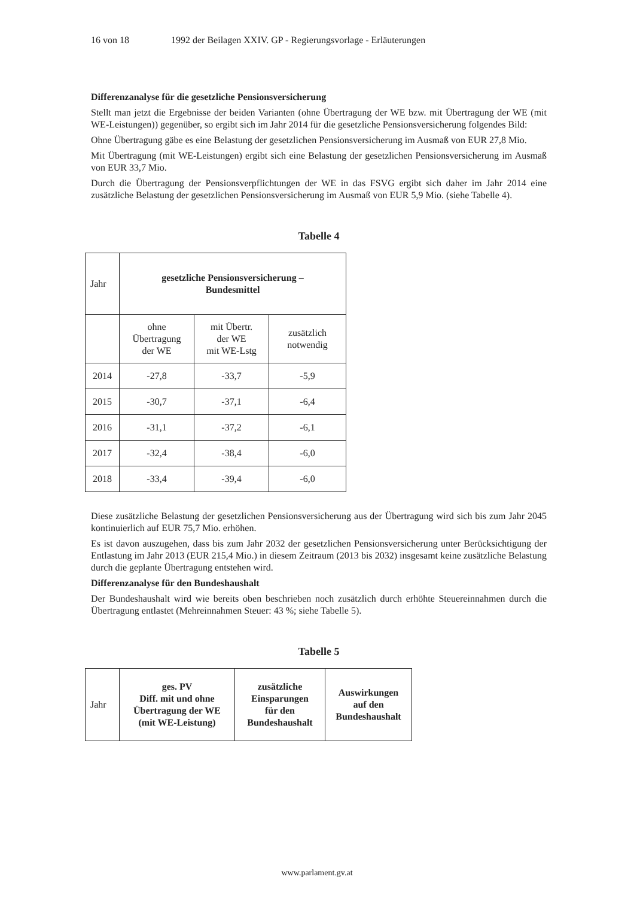16 von 18 1992 der Beilagen XXIV. GP - Regierungsvorlage - Erläuterungen
Differenzanalyse für die gesetzliche Pensionsversicherung
Stellt man jetzt die Ergebnisse der beiden Varianten (ohne Übertragung der WE bzw. mit Übertragung der WE (mit WE-Leistungen)) gegenüber, so ergibt sich im Jahr 2014 für die gesetzliche Pensionsversicherung folgendes Bild:
Ohne Übertragung gäbe es eine Belastung der gesetzlichen Pensionsversicherung im Ausmaß von EUR 27,8 Mio.
Mit Übertragung (mit WE-Leistungen) ergibt sich eine Belastung der gesetzlichen Pensionsversicherung im Ausmaß von EUR 33,7 Mio.
Durch die Übertragung der Pensionsverpflichtungen der WE in das FSVG ergibt sich daher im Jahr 2014 eine zusätzliche Belastung der gesetzlichen Pensionsversicherung im Ausmaß von EUR 5,9 Mio. (siehe Tabelle 4).
Tabelle 4
| Jahr | gesetzliche Pensionsversicherung – Bundesmittel | | |
| | ohne Übertragung der WE | mit Übertr. der WE mit WE-Lstg | zusätzlich notwendig |
| 2014 | -27,8 | -33,7 | -5,9 |
| 2015 | -30,7 | -37,1 | -6,4 |
| 2016 | -31,1 | -37,2 | -6,1 |
| 2017 | -32,4 | -38,4 | -6,0 |
| 2018 | -33,4 | -39,4 | -6,0 |
Diese zusätzliche Belastung der gesetzlichen Pensionsversicherung aus der Übertragung wird sich bis zum Jahr 2045 kontinuierlich auf EUR 75,7 Mio. erhöhen.
Es ist davon auszugehen, dass bis zum Jahr 2032 der gesetzlichen Pensionsversicherung unter Berücksichtigung der Entlastung im Jahr 2013 (EUR 215,4 Mio.) in diesem Zeitraum (2013 bis 2032) insgesamt keine zusätzliche Belastung durch die geplante Übertragung entstehen wird.
Differenzanalyse für den Bundeshaushalt
Der Bundeshaushalt wird wie bereits oben beschrieben noch zusätzlich durch erhöhte Steuereinnahmen durch die Übertragung entlastet (Mehreinnahmen Steuer: 43 %; siehe Tabelle 5).
Tabelle 5
| Jahr | ges. PV Diff. mit und ohne Übertragung der WE (mit WE-Leistung) | zusätzliche Einsparungen für den Bundeshaushalt | Auswirkungen auf den Bundeshaushalt |
www.parlament.gv.at